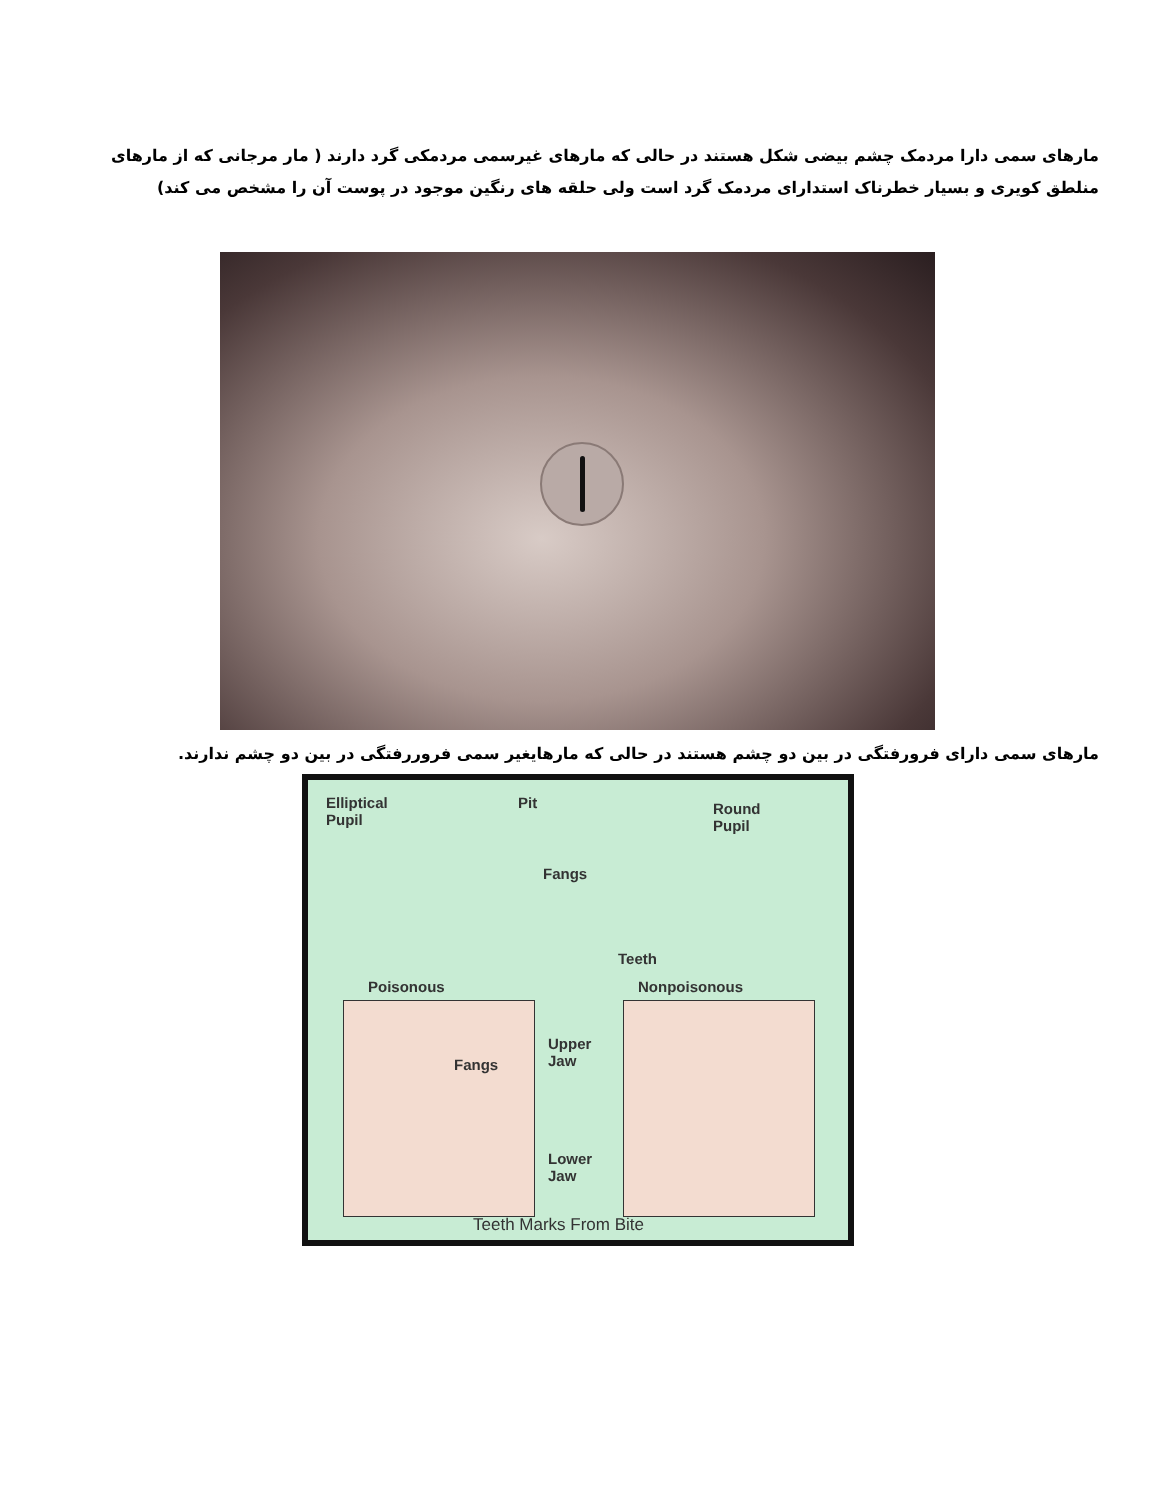مارهای سمی دارا مردمک چشم بیضی شکل هستند در حالی که مارهای غیرسمی مردمکی گرد دارند ( مار مرجانی که از مارهای منلطق کویری و بسیار خطرناک استدارای مردمک گرد است ولی حلقه های رنگین موجود در پوست آن را مشخص می کند)
مارهای سمی دارای فرورفتگی در بین دو چشم هستند در حالی که مارهایغیر سمی فروررفتگی در بین دو چشم ندارند.
Elliptical
Pupil
Pit
Fangs
Round
Pupil
Teeth
Poisonous Nonpoisonous
Fangs
Upper
Jaw
Lower
Jaw
Teeth Marks From Bite